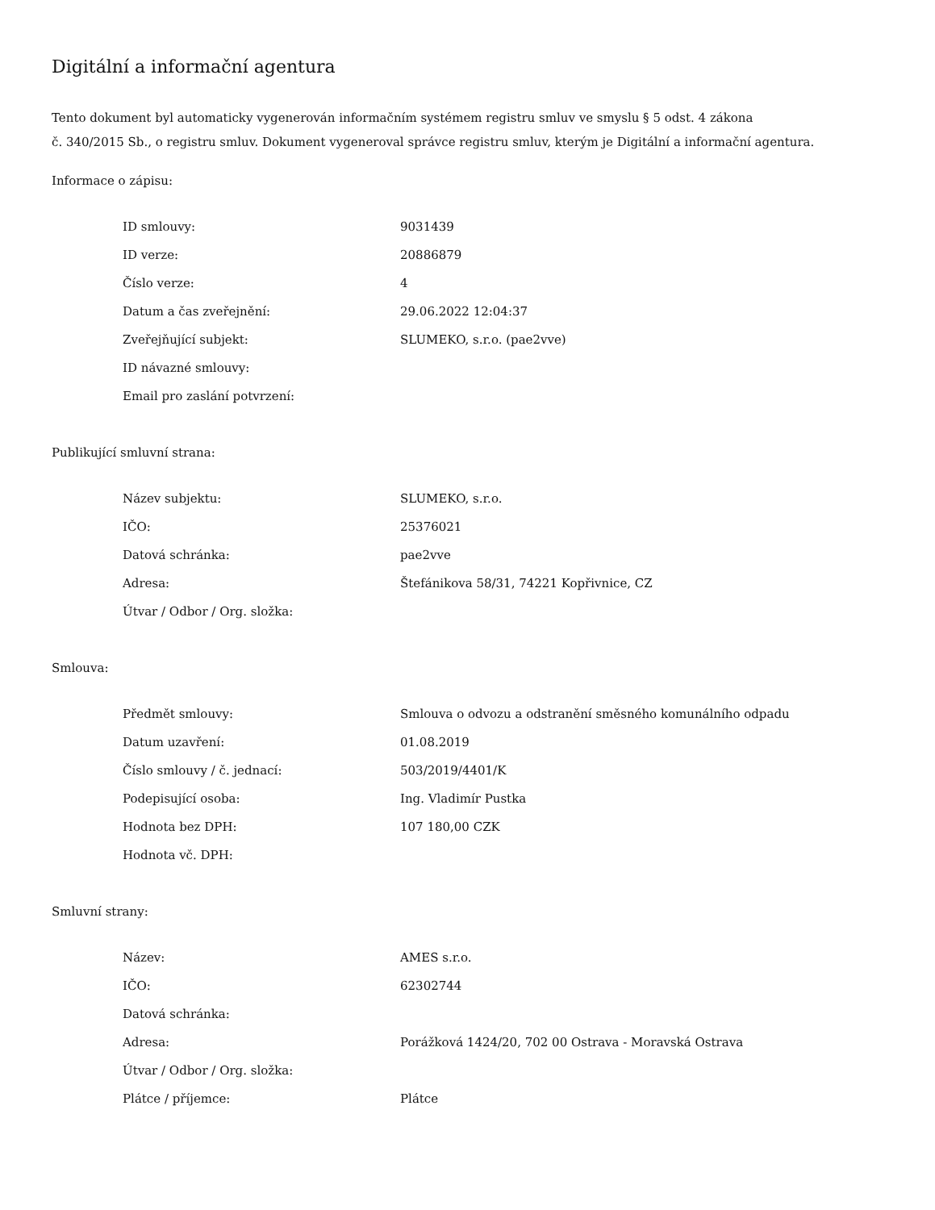Digitální a informační agentura
Tento dokument byl automaticky vygenerován informačním systémem registru smluv ve smyslu § 5 odst. 4 zákona
č. 340/2015 Sb., o registru smluv. Dokument vygeneroval správce registru smluv, kterým je Digitální a informační agentura.
Informace o zápisu:
| ID smlouvy: | 9031439 |
| ID verze: | 20886879 |
| Číslo verze: | 4 |
| Datum a čas zveřejnění: | 29.06.2022 12:04:37 |
| Zveřejňující subjekt: | SLUMEKO, s.r.o. (pae2vve) |
| ID návazné smlouvy: | |
| Email pro zaslání potvrzení: | |
Publikující smluvní strana:
| Název subjektu: | SLUMEKO, s.r.o. |
| IČO: | 25376021 |
| Datová schránka: | pae2vve |
| Adresa: | Štefánikova 58/31, 74221 Kopřivnice, CZ |
| Útvar / Odbor / Org. složka: | |
Smlouva:
| Předmět smlouvy: | Smlouva o odvozu a odstranění směsného komunálního odpadu |
| Datum uzavření: | 01.08.2019 |
| Číslo smlouvy / č. jednací: | 503/2019/4401/K |
| Podepisující osoba: | Ing. Vladimír Pustka |
| Hodnota bez DPH: | 107 180,00 CZK |
| Hodnota vč. DPH: | |
Smluvní strany:
| Název: | AMES s.r.o. |
| IČO: | 62302744 |
| Datová schránka: | |
| Adresa: | Porážková 1424/20, 702 00 Ostrava - Moravská Ostrava |
| Útvar / Odbor / Org. složka: | |
| Plátce / příjemce: | Plátce |